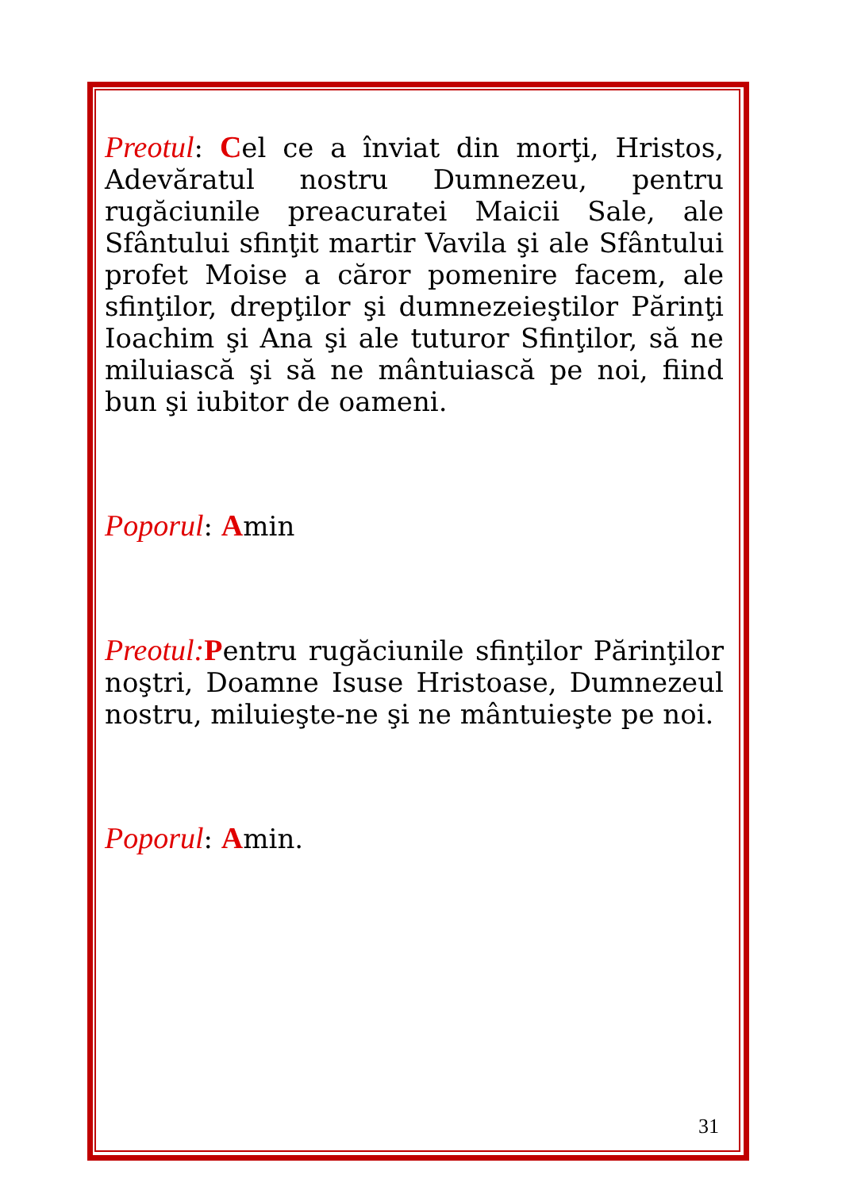Preotul: Cel ce a înviat din morţi, Hristos, Adevăratul nostru Dumnezeu, pentru rugăciunile preacuratei Maicii Sale, ale Sfântului sfinţit martir Vavila şi ale Sfântului profet Moise a căror pomenire facem, ale sfinţilor, drepţilor şi dumnezeieştilor Părinţi Ioachim şi Ana şi ale tuturor Sfinţilor, să ne miluiască şi să ne mântuiască pe noi, fiind bun şi iubitor de oameni.
Poporul: Amin
Preotul: Pentru rugăciunile sfinţilor Părinţilor noştri, Doamne Isuse Hristoase, Dumnezeul nostru, miluieşte-ne şi ne mântuieşte pe noi.
Poporul: Amin.
31